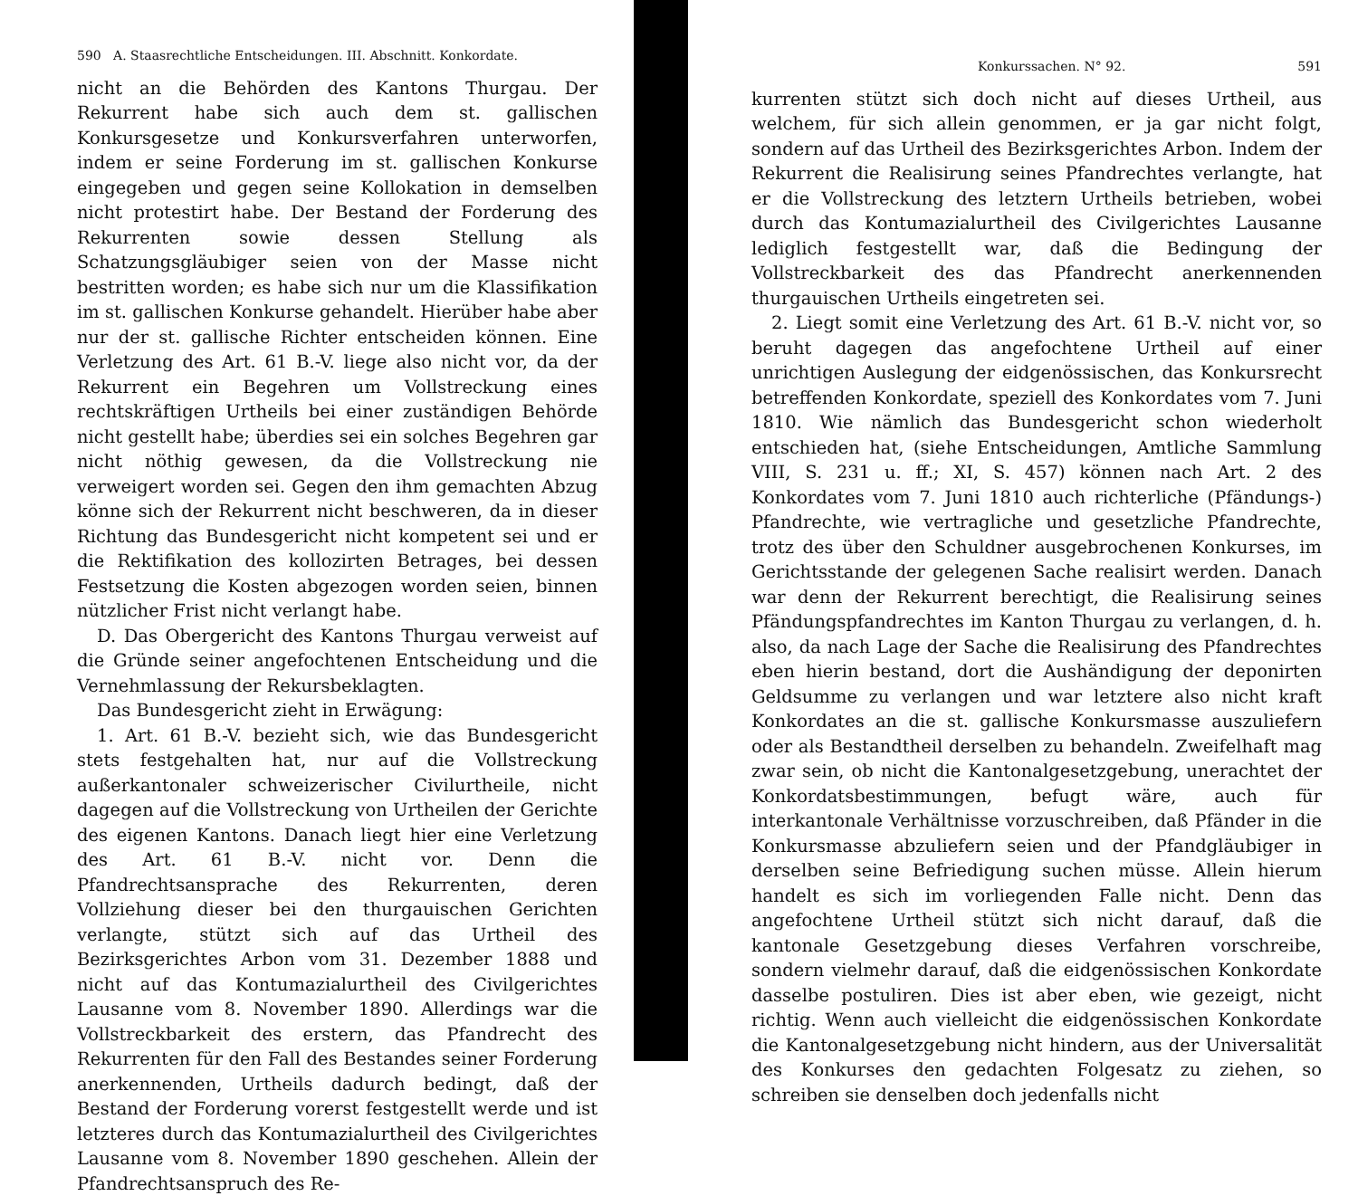590 A. Staasrechtliche Entscheidungen. III. Abschnitt. Konkordate.
nicht an die Behörden des Kantons Thurgau. Der Rekurrent habe sich auch dem st. gallischen Konkursgesetze und Konkursverfahren unterworfen, indem er seine Forderung im st. gallischen Konkurse eingegeben und gegen seine Kollokation in demselben nicht protestirt habe. Der Bestand der Forderung des Rekurrenten sowie dessen Stellung als Schatzungsgläubiger seien von der Masse nicht bestritten worden; es habe sich nur um die Klassifikation im st. gallischen Konkurse gehandelt. Hierüber habe aber nur der st. gallische Richter entscheiden können. Eine Verletzung des Art. 61 B.-V. liege also nicht vor, da der Rekurrent ein Begehren um Vollstreckung eines rechtskräftigen Urtheils bei einer zuständigen Behörde nicht gestellt habe; überdies sei ein solches Begehren gar nicht nöthig gewesen, da die Vollstreckung nie verweigert worden sei. Gegen den ihm gemachten Abzug könne sich der Rekurrent nicht beschweren, da in dieser Richtung das Bundesgericht nicht kompetent sei und er die Rektifikation des kollozirten Betrages, bei dessen Festsetzung die Kosten abgezogen worden seien, binnen nützlicher Frist nicht verlangt habe.
D. Das Obergericht des Kantons Thurgau verweist auf die Gründe seiner angefochtenen Entscheidung und die Vernehmlassung der Rekursbeklagten.
Das Bundesgericht zieht in Erwägung:
1. Art. 61 B.-V. bezieht sich, wie das Bundesgericht stets festgehalten hat, nur auf die Vollstreckung außerkantonaler schweizerischer Civilurtheile, nicht dagegen auf die Vollstreckung von Urtheilen der Gerichte des eigenen Kantons. Danach liegt hier eine Verletzung des Art. 61 B.-V. nicht vor. Denn die Pfandrechtsansprache des Rekurrenten, deren Vollziehung dieser bei den thurgauischen Gerichten verlangte, stützt sich auf das Urtheil des Bezirksgerichtes Arbon vom 31. Dezember 1888 und nicht auf das Kontumazialurtheil des Civilgerichtes Lausanne vom 8. November 1890. Allerdings war die Vollstreckbarkeit des erstern, das Pfandrecht des Rekurrenten für den Fall des Bestandes seiner Forderung anerkennenden, Urtheils dadurch bedingt, daß der Bestand der Forderung vorerst festgestellt werde und ist letzteres durch das Kontumazialurtheil des Civilgerichtes Lausanne vom 8. November 1890 geschehen. Allein der Pfandrechtsanspruch des Re-
Konkurssachen. N° 92. 591
kurrenten stützt sich doch nicht auf dieses Urtheil, aus welchem, für sich allein genommen, er ja gar nicht folgt, sondern auf das Urtheil des Bezirksgerichtes Arbon. Indem der Rekurrent die Realisirung seines Pfandrechtes verlangte, hat er die Vollstreckung des letztern Urtheils betrieben, wobei durch das Kontumazialurtheil des Civilgerichtes Lausanne lediglich festgestellt war, daß die Bedingung der Vollstreckbarkeit des das Pfandrecht anerkennenden thurgauischen Urtheils eingetreten sei.
2. Liegt somit eine Verletzung des Art. 61 B.-V. nicht vor, so beruht dagegen das angefochtene Urtheil auf einer unrichtigen Auslegung der eidgenössischen, das Konkursrecht betreffenden Konkordate, speziell des Konkordates vom 7. Juni 1810. Wie nämlich das Bundesgericht schon wiederholt entschieden hat, (siehe Entscheidungen, Amtliche Sammlung VIII, S. 231 u. ff.; XI, S. 457) können nach Art. 2 des Konkordates vom 7. Juni 1810 auch richterliche (Pfändungs-) Pfandrechte, wie vertragliche und gesetzliche Pfandrechte, trotz des über den Schuldner ausgebrochenen Konkurses, im Gerichtsstande der gelegenen Sache realisirt werden. Danach war denn der Rekurrent berechtigt, die Realisirung seines Pfändungspfandrechtes im Kanton Thurgau zu verlangen, d. h. also, da nach Lage der Sache die Realisirung des Pfandrechtes eben hierin bestand, dort die Aushändigung der deponirten Geldsumme zu verlangen und war letztere also nicht kraft Konkordates an die st. gallische Konkursmasse auszuliefern oder als Bestandtheil derselben zu behandeln. Zweifelhaft mag zwar sein, ob nicht die Kantonalgesetzgebung, unerachtet der Konkordatsbestimmungen, befugt wäre, auch für interkantonale Verhältnisse vorzuschreiben, daß Pfänder in die Konkursmasse abzuliefern seien und der Pfandgläubiger in derselben seine Befriedigung suchen müsse. Allein hierum handelt es sich im vorliegenden Falle nicht. Denn das angefochtene Urtheil stützt sich nicht darauf, daß die kantonale Gesetzgebung dieses Verfahren vorschreibe, sondern vielmehr darauf, daß die eidgenössischen Konkordate dasselbe postuliren. Dies ist aber eben, wie gezeigt, nicht richtig. Wenn auch vielleicht die eidgenössischen Konkordate die Kantonalgesetzgebung nicht hindern, aus der Universalität des Konkurses den gedachten Folgesatz zu ziehen, so schreiben sie denselben doch jedenfalls nicht